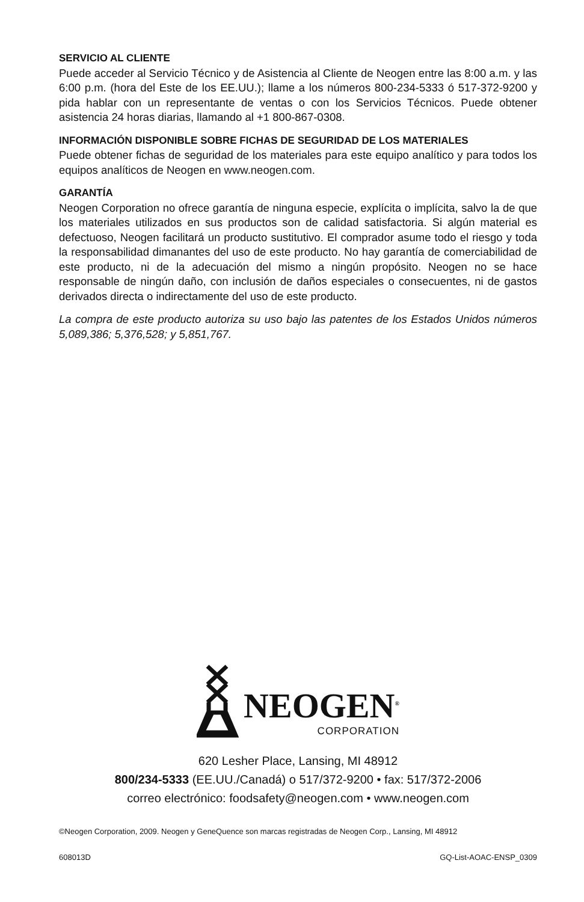SERVICIO AL CLIENTE
Puede acceder al Servicio Técnico y de Asistencia al Cliente de Neogen entre las 8:00 a.m. y las 6:00 p.m. (hora del Este de los EE.UU.); llame a los números 800-234-5333 ó 517-372-9200 y pida hablar con un representante de ventas o con los Servicios Técnicos. Puede obtener asistencia 24 horas diarias, llamando al +1 800-867-0308.
INFORMACIÓN DISPONIBLE SOBRE FICHAS DE SEGURIDAD DE LOS MATERIALES
Puede obtener fichas de seguridad de los materiales para este equipo analítico y para todos los equipos analíticos de Neogen en www.neogen.com.
GARANTÍA
Neogen Corporation no ofrece garantía de ninguna especie, explícita o implícita, salvo la de que los materiales utilizados en sus productos son de calidad satisfactoria. Si algún material es defectuoso, Neogen facilitará un producto sustitutivo. El comprador asume todo el riesgo y toda la responsabilidad dimanantes del uso de este producto. No hay garantía de comerciabilidad de este producto, ni de la adecuación del mismo a ningún propósito. Neogen no se hace responsable de ningún daño, con inclusión de daños especiales o consecuentes, ni de gastos derivados directa o indirectamente del uso de este producto.
La compra de este producto autoriza su uso bajo las patentes de los Estados Unidos números 5,089,386; 5,376,528; y 5,851,767.
NEOGEN<sup>®</sup>
CORPORATION
620 Lesher Place, Lansing, MI 48912
800/234-5333 (EE.UU./Canadá) o 517/372-9200 • fax: 517/372-2006
correo electrónico: foodsafety@neogen.com • www.neogen.com
©Neogen Corporation, 2009. Neogen y GeneQuence son marcas registradas de Neogen Corp., Lansing, MI 48912
608013D GQ-List-AOAC-ENSP_0309